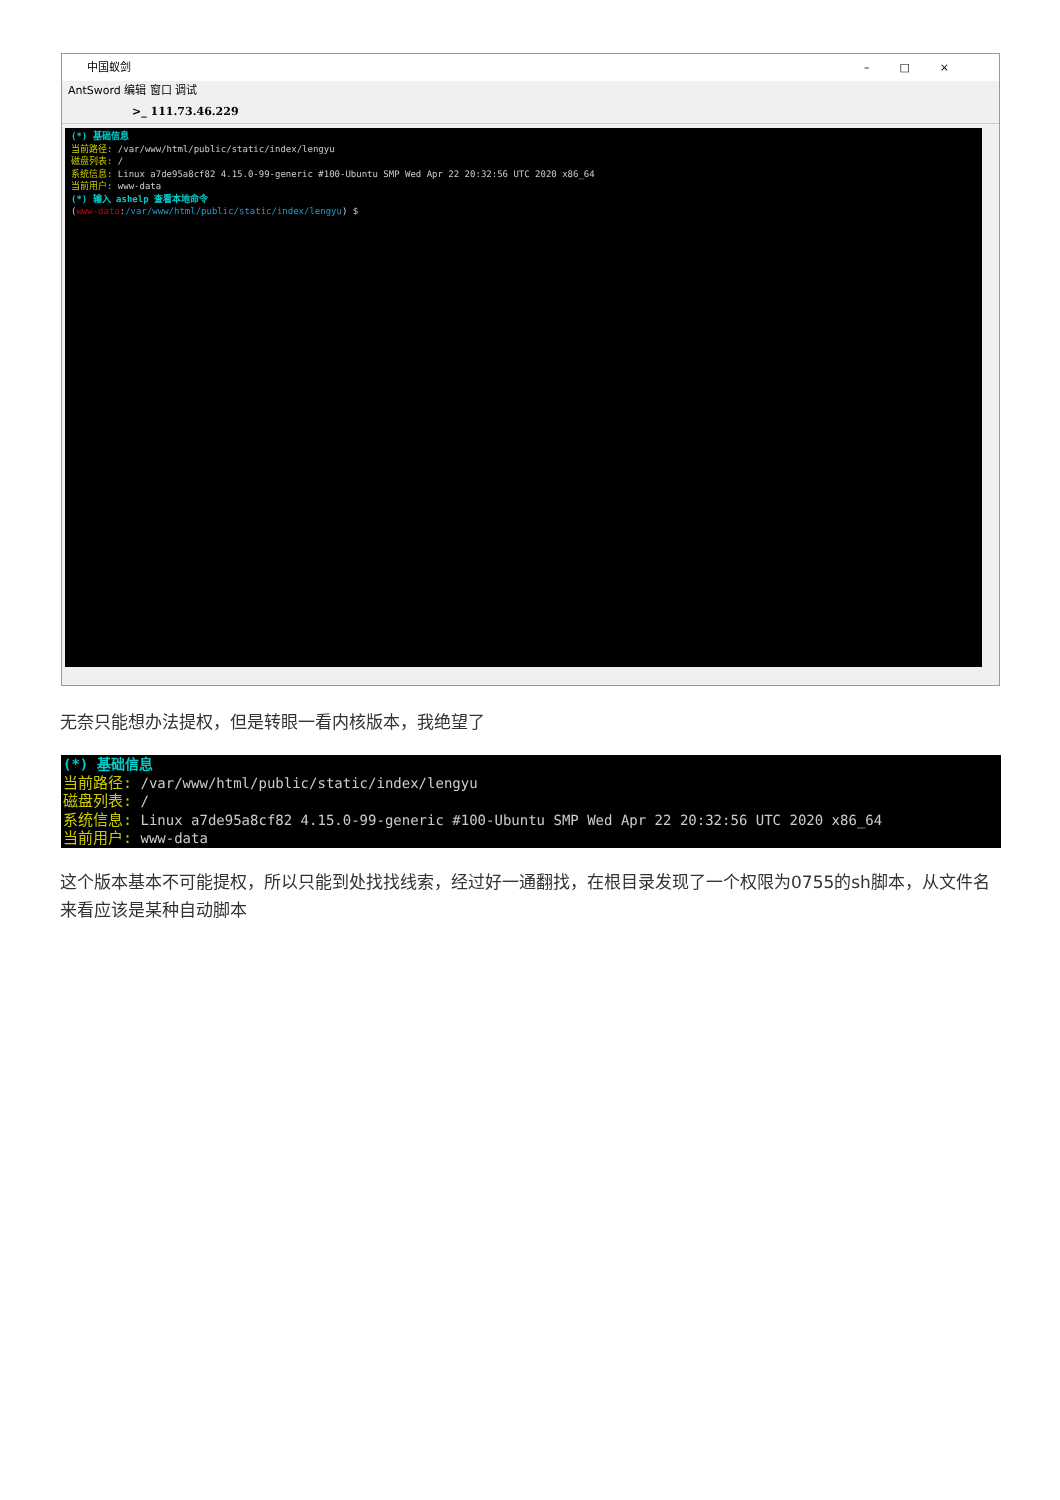中国蚁剑 –□×
AntSword 编辑 窗口 调试
>_ 111.73.46.229
(*) 基础信息
当前路径: /var/www/html/public/static/index/lengyu
磁盘列表: /
系统信息: Linux a7de95a8cf82 4.15.0-99-generic #100-Ubuntu SMP Wed Apr 22 20:32:56 UTC 2020 x86_64
当前用户: www-data
(*) 输入 ashelp 查看本地命令
(www-data:/var/www/html/public/static/index/lengyu) $
无奈只能想办法提权，但是转眼一看内核版本，我绝望了
(*) 基础信息
当前路径: /var/www/html/public/static/index/lengyu
磁盘列表: /
系统信息: Linux a7de95a8cf82 4.15.0-99-generic #100-Ubuntu SMP Wed Apr 22 20:32:56 UTC 2020 x86_64
当前用户: www-data
这个版本基本不可能提权，所以只能到处找找线索，经过好一通翻找，在根目录发现了一个权限为0755的sh脚本，从文件名来看应该是某种自动脚本